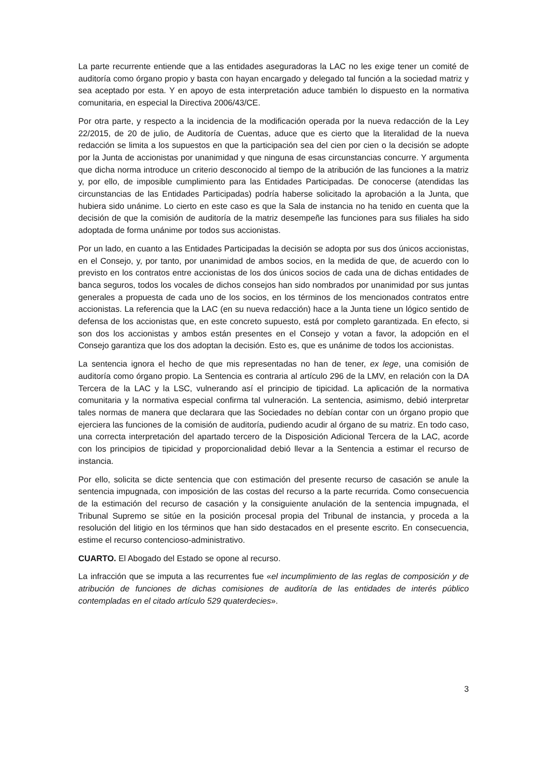La parte recurrente entiende que a las entidades aseguradoras la LAC no les exige tener un comité de auditoría como órgano propio y basta con hayan encargado y delegado tal función a la sociedad matriz y sea aceptado por esta. Y en apoyo de esta interpretación aduce también lo dispuesto en la normativa comunitaria, en especial la Directiva 2006/43/CE.
Por otra parte, y respecto a la incidencia de la modificación operada por la nueva redacción de la Ley 22/2015, de 20 de julio, de Auditoría de Cuentas, aduce que es cierto que la literalidad de la nueva redacción se limita a los supuestos en que la participación sea del cien por cien o la decisión se adopte por la Junta de accionistas por unanimidad y que ninguna de esas circunstancias concurre. Y argumenta que dicha norma introduce un criterio desconocido al tiempo de la atribución de las funciones a la matriz y, por ello, de imposible cumplimiento para las Entidades Participadas. De conocerse (atendidas las circunstancias de las Entidades Participadas) podría haberse solicitado la aprobación a la Junta, que hubiera sido unánime. Lo cierto en este caso es que la Sala de instancia no ha tenido en cuenta que la decisión de que la comisión de auditoría de la matriz desempeñe las funciones para sus filiales ha sido adoptada de forma unánime por todos sus accionistas.
Por un lado, en cuanto a las Entidades Participadas la decisión se adopta por sus dos únicos accionistas, en el Consejo, y, por tanto, por unanimidad de ambos socios, en la medida de que, de acuerdo con lo previsto en los contratos entre accionistas de los dos únicos socios de cada una de dichas entidades de banca seguros, todos los vocales de dichos consejos han sido nombrados por unanimidad por sus juntas generales a propuesta de cada uno de los socios, en los términos de los mencionados contratos entre accionistas. La referencia que la LAC (en su nueva redacción) hace a la Junta tiene un lógico sentido de defensa de los accionistas que, en este concreto supuesto, está por completo garantizada. En efecto, si son dos los accionistas y ambos están presentes en el Consejo y votan a favor, la adopción en el Consejo garantiza que los dos adoptan la decisión. Esto es, que es unánime de todos los accionistas.
La sentencia ignora el hecho de que mis representadas no han de tener, ex lege, una comisión de auditoría como órgano propio. La Sentencia es contraria al artículo 296 de la LMV, en relación con la DA Tercera de la LAC y la LSC, vulnerando así el principio de tipicidad. La aplicación de la normativa comunitaria y la normativa especial confirma tal vulneración. La sentencia, asimismo, debió interpretar tales normas de manera que declarara que las Sociedades no debían contar con un órgano propio que ejerciera las funciones de la comisión de auditoría, pudiendo acudir al órgano de su matriz. En todo caso, una correcta interpretación del apartado tercero de la Disposición Adicional Tercera de la LAC, acorde con los principios de tipicidad y proporcionalidad debió llevar a la Sentencia a estimar el recurso de instancia.
Por ello, solicita se dicte sentencia que con estimación del presente recurso de casación se anule la sentencia impugnada, con imposición de las costas del recurso a la parte recurrida. Como consecuencia de la estimación del recurso de casación y la consiguiente anulación de la sentencia impugnada, el Tribunal Supremo se sitúe en la posición procesal propia del Tribunal de instancia, y proceda a la resolución del litigio en los términos que han sido destacados en el presente escrito. En consecuencia, estime el recurso contencioso-administrativo.
CUARTO. El Abogado del Estado se opone al recurso.
La infracción que se imputa a las recurrentes fue «el incumplimiento de las reglas de composición y de atribución de funciones de dichas comisiones de auditoría de las entidades de interés público contempladas en el citado artículo 529 quaterdecies».
3